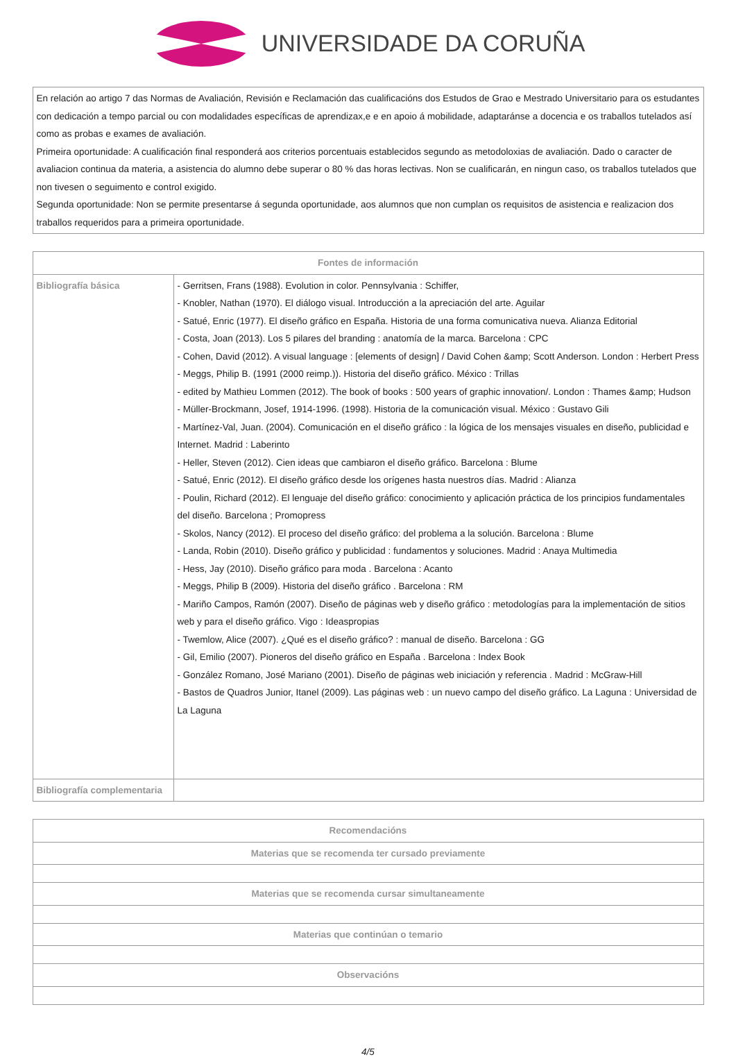UNIVERSIDADE DA CORUÑA
| En relación ao artigo 7 das Normas de Avaliación, Revisión e Reclamación das cualificacións dos Estudos de Grao e Mestrado Universitario para os estudantes con dedicación a tempo parcial ou con modalidades específicas de aprendizax,e e en apoio á mobilidade, adaptaránse a docencia e os traballos tutelados así como as probas e exames de avaliación. Primeira oportunidade: A cualificación final responderá aos criterios porcentuais establecidos segundo as metodoloxias de avaliación. Dado o caracter de avaliacion continua da materia, a asistencia do alumno debe superar o 80 % das horas lectivas. Non se cualificarán, en ningun caso, os traballos tutelados que non tivesen o seguimento e control exigido. Segunda oportunidade: Non se permite presentarse á segunda oportunidade, aos alumnos que non cumplan os requisitos de asistencia e realizacion dos traballos requeridos para a primeira oportunidade. |
| Fontes de información | |
| --- | --- |
| Bibliografía básica | - Gerritsen, Frans (1988). Evolution in color. Pennsylvania : Schiffer, - Knobler, Nathan (1970). El diálogo visual. Introducción a la apreciación del arte. Aguilar - Satué, Enric (1977). El diseño gráfico en España. Historia de una forma comunicativa nueva. Alianza Editorial - Costa, Joan (2013). Los 5 pilares del branding : anatomía de la marca. Barcelona : CPC - Cohen, David (2012). A visual language : [elements of design] / David Cohen &amp; Scott Anderson. London : Herbert Press - Meggs, Philip B. (1991 (2000 reimp.)). Historia del diseño gráfico. México : Trillas - edited by Mathieu Lommen (2012). The book of books : 500 years of graphic innovation/. London : Thames &amp; Hudson - Müller-Brockmann, Josef, 1914-1996. (1998). Historia de la comunicación visual. México : Gustavo Gili - Martínez-Val, Juan. (2004). Comunicación en el diseño gráfico : la lógica de los mensajes visuales en diseño, publicidad e Internet. Madrid : Laberinto - Heller, Steven (2012). Cien ideas que cambiaron el diseño gráfico. Barcelona : Blume - Satué, Enric (2012). El diseño gráfico desde los orígenes hasta nuestros días. Madrid : Alianza - Poulin, Richard (2012). El lenguaje del diseño gráfico: conocimiento y aplicación práctica de los principios fundamentales del diseño. Barcelona ; Promopress - Skolos, Nancy (2012). El proceso del diseño gráfico: del problema a la solución. Barcelona : Blume - Landa, Robin (2010). Diseño gráfico y publicidad : fundamentos y soluciones. Madrid : Anaya Multimedia - Hess, Jay (2010). Diseño gráfico para moda . Barcelona : Acanto - Meggs, Philip B (2009). Historia del diseño gráfico . Barcelona : RM - Mariño Campos, Ramón (2007). Diseño de páginas web y diseño gráfico : metodologías para la implementación de sitios web y para el diseño gráfico. Vigo : Ideaspropias - Twemlow, Alice (2007). ¿Qué es el diseño gráfico? : manual de diseño. Barcelona : GG - Gil, Emilio (2007). Pioneros del diseño gráfico en España . Barcelona : Index Book - González Romano, José Mariano (2001). Diseño de páginas web iniciación y referencia . Madrid : McGraw-Hill - Bastos de Quadros Junior, Itanel (2009). Las páginas web : un nuevo campo del diseño gráfico. La Laguna : Universidad de La Laguna |
| Bibliografía complementaria | |
| Recomendacións |
| --- |
| Materias que se recomenda ter cursado previamente |
| Materias que se recomenda cursar simultaneamente |
| Materias que continúan o temario |
| Observacións |
4/5